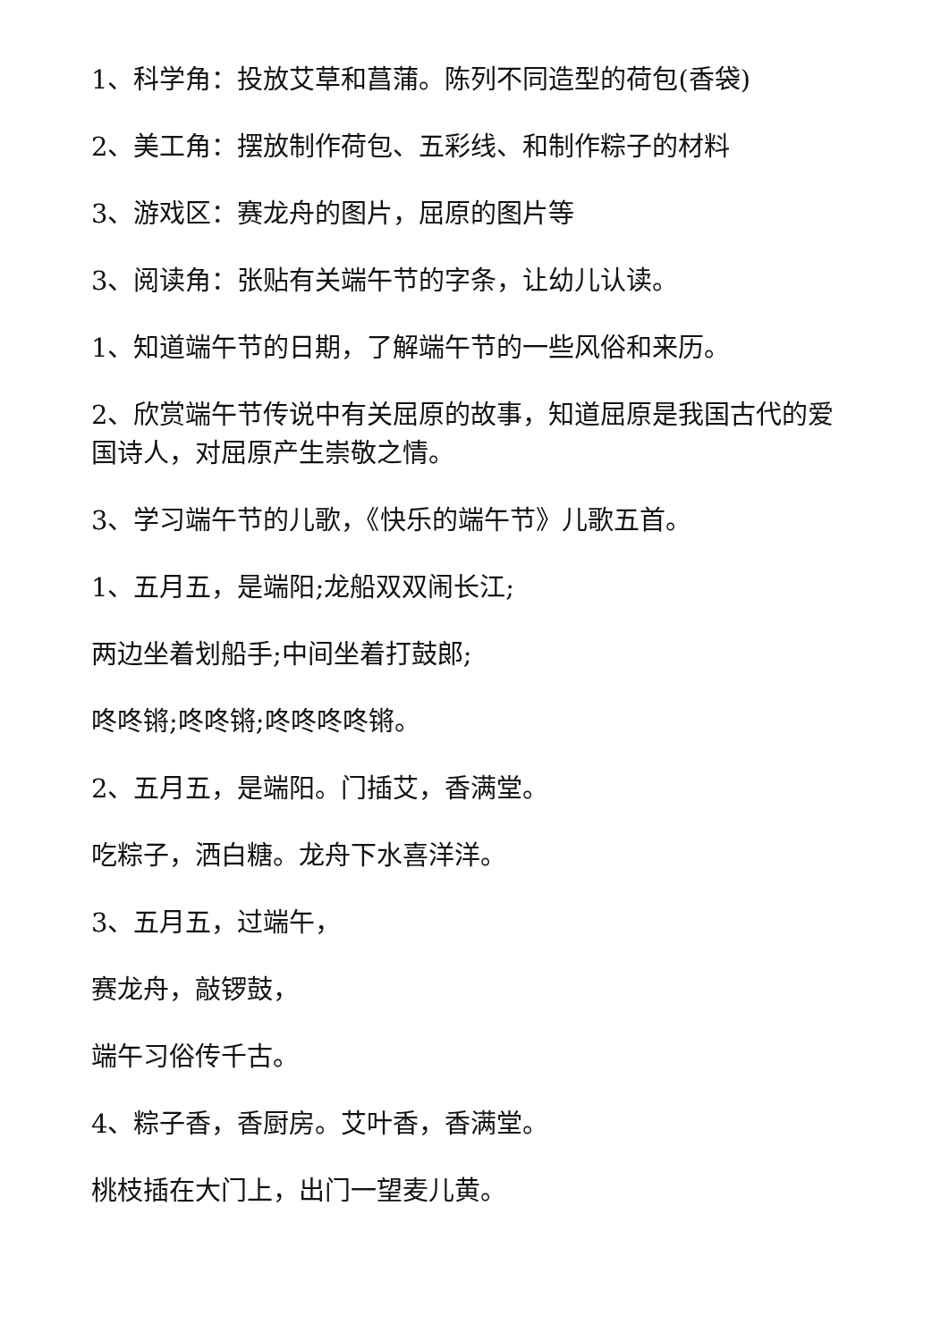1、科学角：投放艾草和菖蒲。陈列不同造型的荷包(香袋)
2、美工角：摆放制作荷包、五彩线、和制作粽子的材料
3、游戏区：赛龙舟的图片，屈原的图片等
3、阅读角：张贴有关端午节的字条，让幼儿认读。
1、知道端午节的日期，了解端午节的一些风俗和来历。
2、欣赏端午节传说中有关屈原的故事，知道屈原是我国古代的爱国诗人，对屈原产生崇敬之情。
3、学习端午节的儿歌，《快乐的端午节》儿歌五首。
1、五月五，是端阳;龙船双双闹长江;
两边坐着划船手;中间坐着打鼓郎;
咚咚锵;咚咚锵;咚咚咚咚锵。
2、五月五，是端阳。门插艾，香满堂。
吃粽子，洒白糖。龙舟下水喜洋洋。
3、五月五，过端午，
赛龙舟，敲锣鼓，
端午习俗传千古。
4、粽子香，香厨房。艾叶香，香满堂。
桃枝插在大门上，出门一望麦儿黄。